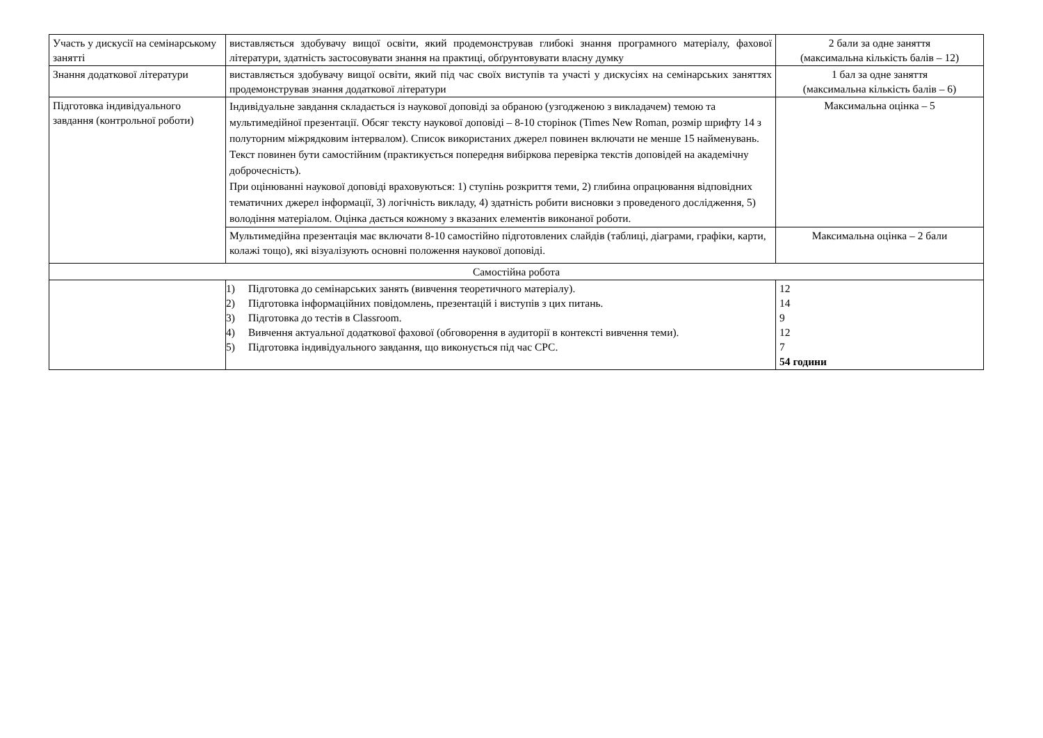| Участь у дискусії на семінарському занятті | виставляється здобувачу вищої освіти, який продемонстрував глибокі знання програмного матеріалу, фахової літератури, здатність застосовувати знання на практиці, обґрунтовувати власну думку | 2 бали за одне заняття (максимальна кількість балів – 12) |
| Знання додаткової літератури | виставляється здобувачу вищої освіти, який під час своїх виступів та участі у дискусіях на семінарських заняттях продемонстрував знання додаткової літератури | 1 бал за одне заняття (максимальна кількість балів – 6) |
| Підготовка індивідуального завдання (контрольної роботи) | Індивідуальне завдання складається із наукової доповіді за обраною (узгодженою з викладачем) темою та мультимедійної презентації. Обсяг тексту наукової доповіді – 8-10 сторінок (Times New Roman, розмір шрифту 14 з полуторним міжрядковим інтервалом). Список використаних джерел повинен включати не менше 15 найменувань. Текст повинен бути самостійним (практикується попередня вибіркова перевірка текстів доповідей на академічну доброчесність). При оцінюванні наукової доповіді враховуються: 1) ступінь розкриття теми, 2) глибина опрацювання відповідних тематичних джерел інформації, 3) логічність викладу, 4) здатність робити висновки з проведеного дослідження, 5) володіння матеріалом. Оцінка дається кожному з вказаних елементів виконаної роботи. | Максимальна оцінка – 5 |
| | Мультимедійна презентація має включати 8-10 самостійно підготовлених слайдів (таблиці, діаграми, графіки, карти, колажі тощо), які візуалізують основні положення наукової доповіді. | Максимальна оцінка – 2 бали |
| Самостійна робота | | |
| | 1) Підготовка до семінарських занять (вивчення теоретичного матеріалу). 2) Підготовка інформаційних повідомлень, презентацій і виступів з цих питань. 3) Підготовка до тестів в Classroom. 4) Вивчення актуальної додаткової фахової (обговорення в аудиторії в контексті вивчення теми). 5) Підготовка індивідуального завдання, що виконується під час СРС. | 12 14 9 12 7 54 години |